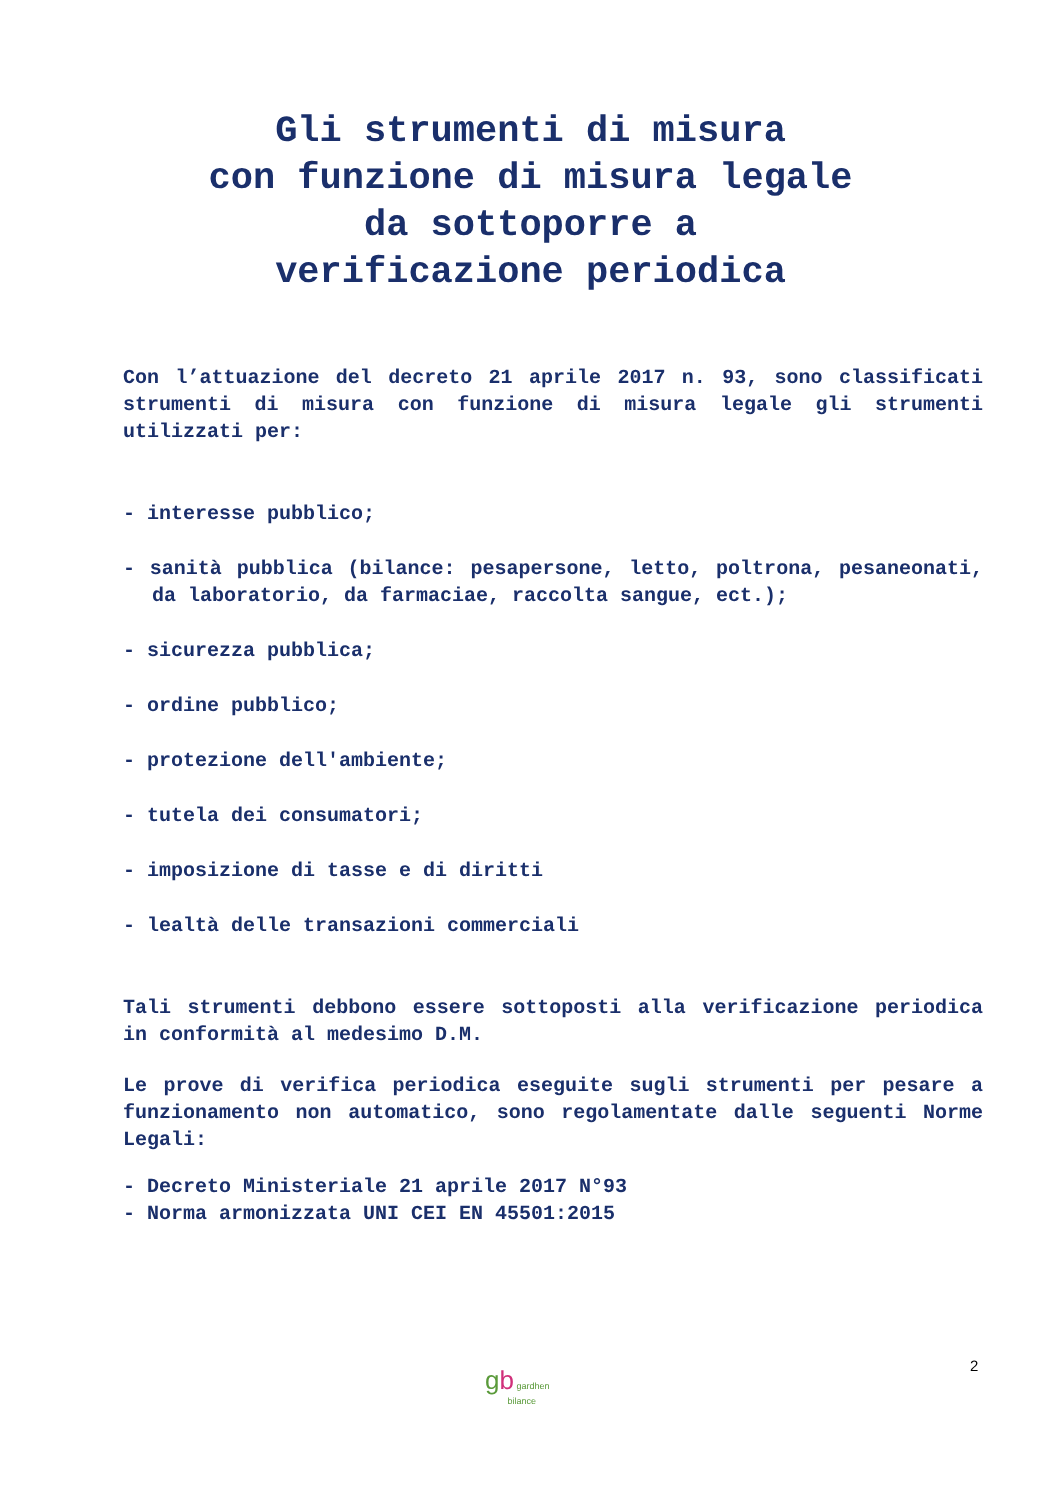Gli strumenti di misura
con funzione di misura legale
da sottoporre a
verificazione periodica
Con l’attuazione del decreto 21 aprile 2017 n. 93, sono classificati strumenti di misura con funzione di misura legale gli strumenti utilizzati per:
- interesse pubblico;
- sanità pubblica (bilance: pesapersone, letto, poltrona, pesaneonati, da laboratorio, da farmaciae, raccolta sangue, ect.);
- sicurezza pubblica;
- ordine pubblico;
- protezione dell'ambiente;
- tutela dei consumatori;
- imposizione di tasse e di diritti
- lealtà delle transazioni commerciali
Tali strumenti debbono essere sottoposti alla verificazione periodica in conformità al medesimo D.M.
Le prove di verifica periodica eseguite sugli strumenti per pesare a funzionamento non automatico, sono regolamentate dalle seguenti Norme Legali:
- Decreto Ministeriale 21 aprile 2017 N°93
- Norma armonizzata UNI CEI EN 45501:2015
gb gardhen
bilance
2